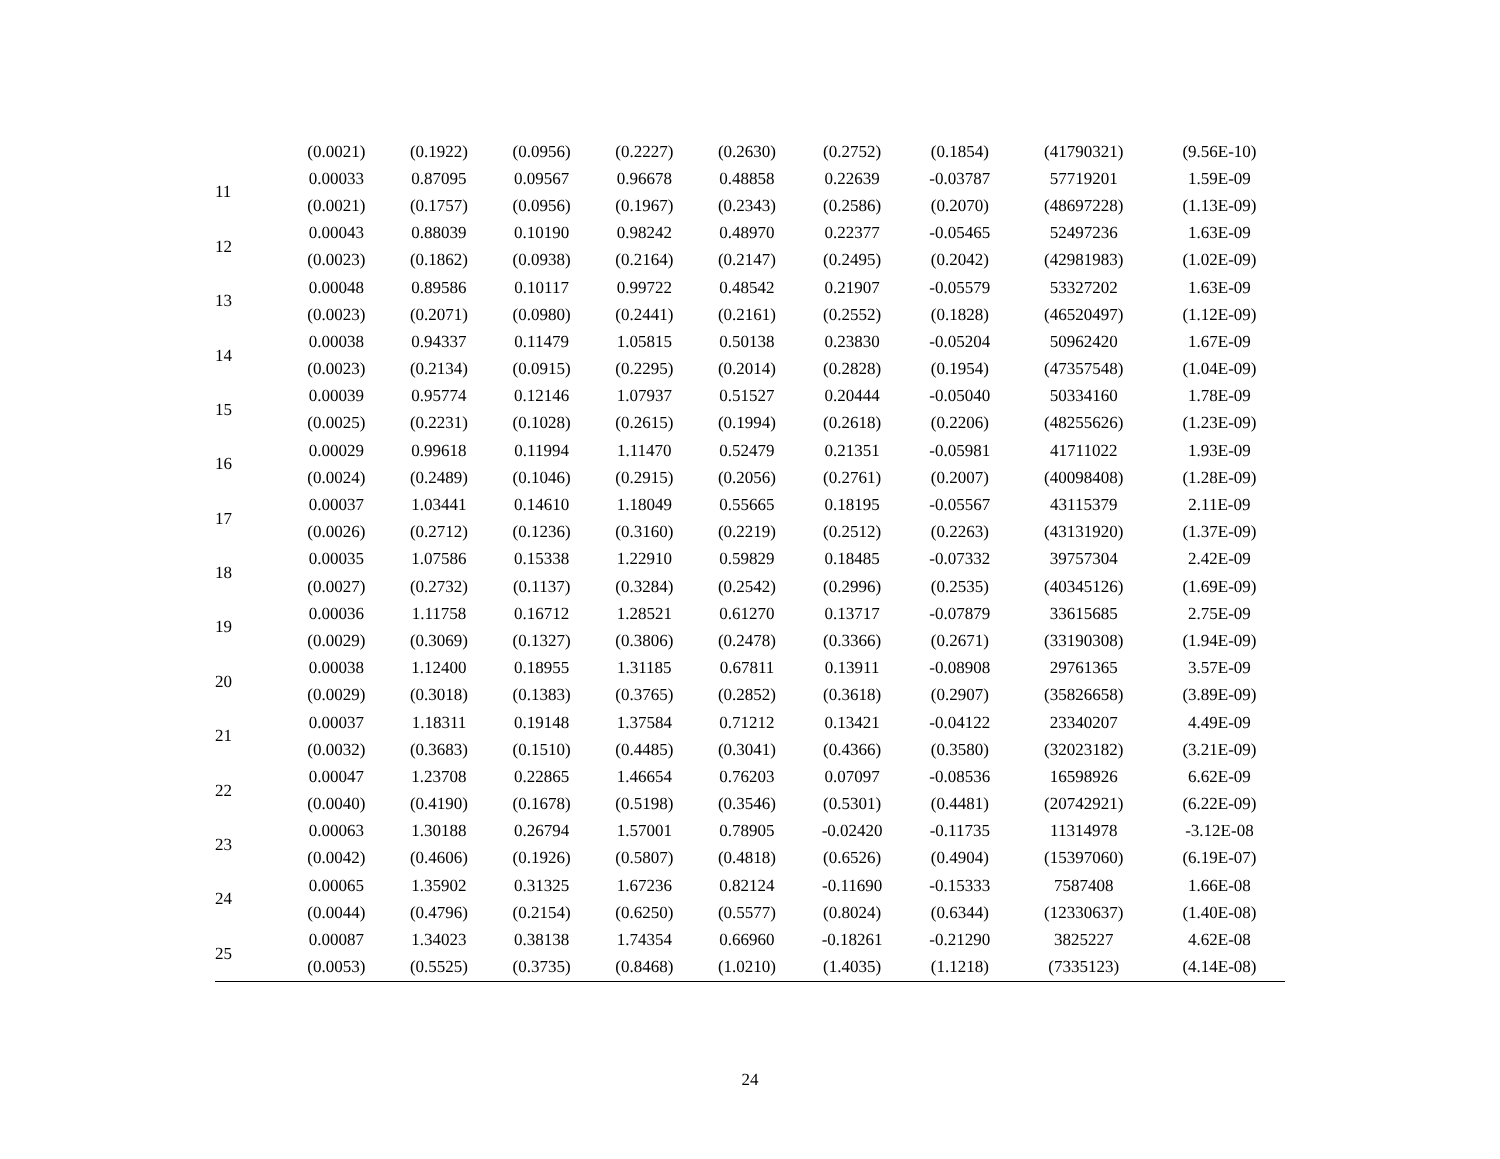| | (0.0021) | (0.1922) | (0.0956) | (0.2227) | (0.2630) | (0.2752) | (0.1854) | (41790321) | (9.56E-10) |
| 11 | 0.00033 | 0.87095 | 0.09567 | 0.96678 | 0.48858 | 0.22639 | -0.03787 | 57719201 | 1.59E-09 |
| | (0.0021) | (0.1757) | (0.0956) | (0.1967) | (0.2343) | (0.2586) | (0.2070) | (48697228) | (1.13E-09) |
| 12 | 0.00043 | 0.88039 | 0.10190 | 0.98242 | 0.48970 | 0.22377 | -0.05465 | 52497236 | 1.63E-09 |
| | (0.0023) | (0.1862) | (0.0938) | (0.2164) | (0.2147) | (0.2495) | (0.2042) | (42981983) | (1.02E-09) |
| 13 | 0.00048 | 0.89586 | 0.10117 | 0.99722 | 0.48542 | 0.21907 | -0.05579 | 53327202 | 1.63E-09 |
| | (0.0023) | (0.2071) | (0.0980) | (0.2441) | (0.2161) | (0.2552) | (0.1828) | (46520497) | (1.12E-09) |
| 14 | 0.00038 | 0.94337 | 0.11479 | 1.05815 | 0.50138 | 0.23830 | -0.05204 | 50962420 | 1.67E-09 |
| | (0.0023) | (0.2134) | (0.0915) | (0.2295) | (0.2014) | (0.2828) | (0.1954) | (47357548) | (1.04E-09) |
| 15 | 0.00039 | 0.95774 | 0.12146 | 1.07937 | 0.51527 | 0.20444 | -0.05040 | 50334160 | 1.78E-09 |
| | (0.0025) | (0.2231) | (0.1028) | (0.2615) | (0.1994) | (0.2618) | (0.2206) | (48255626) | (1.23E-09) |
| 16 | 0.00029 | 0.99618 | 0.11994 | 1.11470 | 0.52479 | 0.21351 | -0.05981 | 41711022 | 1.93E-09 |
| | (0.0024) | (0.2489) | (0.1046) | (0.2915) | (0.2056) | (0.2761) | (0.2007) | (40098408) | (1.28E-09) |
| 17 | 0.00037 | 1.03441 | 0.14610 | 1.18049 | 0.55665 | 0.18195 | -0.05567 | 43115379 | 2.11E-09 |
| | (0.0026) | (0.2712) | (0.1236) | (0.3160) | (0.2219) | (0.2512) | (0.2263) | (43131920) | (1.37E-09) |
| 18 | 0.00035 | 1.07586 | 0.15338 | 1.22910 | 0.59829 | 0.18485 | -0.07332 | 39757304 | 2.42E-09 |
| | (0.0027) | (0.2732) | (0.1137) | (0.3284) | (0.2542) | (0.2996) | (0.2535) | (40345126) | (1.69E-09) |
| 19 | 0.00036 | 1.11758 | 0.16712 | 1.28521 | 0.61270 | 0.13717 | -0.07879 | 33615685 | 2.75E-09 |
| | (0.0029) | (0.3069) | (0.1327) | (0.3806) | (0.2478) | (0.3366) | (0.2671) | (33190308) | (1.94E-09) |
| 20 | 0.00038 | 1.12400 | 0.18955 | 1.31185 | 0.67811 | 0.13911 | -0.08908 | 29761365 | 3.57E-09 |
| | (0.0029) | (0.3018) | (0.1383) | (0.3765) | (0.2852) | (0.3618) | (0.2907) | (35826658) | (3.89E-09) |
| 21 | 0.00037 | 1.18311 | 0.19148 | 1.37584 | 0.71212 | 0.13421 | -0.04122 | 23340207 | 4.49E-09 |
| | (0.0032) | (0.3683) | (0.1510) | (0.4485) | (0.3041) | (0.4366) | (0.3580) | (32023182) | (3.21E-09) |
| 22 | 0.00047 | 1.23708 | 0.22865 | 1.46654 | 0.76203 | 0.07097 | -0.08536 | 16598926 | 6.62E-09 |
| | (0.0040) | (0.4190) | (0.1678) | (0.5198) | (0.3546) | (0.5301) | (0.4481) | (20742921) | (6.22E-09) |
| 23 | 0.00063 | 1.30188 | 0.26794 | 1.57001 | 0.78905 | -0.02420 | -0.11735 | 11314978 | -3.12E-08 |
| | (0.0042) | (0.4606) | (0.1926) | (0.5807) | (0.4818) | (0.6526) | (0.4904) | (15397060) | (6.19E-07) |
| 24 | 0.00065 | 1.35902 | 0.31325 | 1.67236 | 0.82124 | -0.11690 | -0.15333 | 7587408 | 1.66E-08 |
| | (0.0044) | (0.4796) | (0.2154) | (0.6250) | (0.5577) | (0.8024) | (0.6344) | (12330637) | (1.40E-08) |
| 25 | 0.00087 | 1.34023 | 0.38138 | 1.74354 | 0.66960 | -0.18261 | -0.21290 | 3825227 | 4.62E-08 |
| | (0.0053) | (0.5525) | (0.3735) | (0.8468) | (1.0210) | (1.4035) | (1.1218) | (7335123) | (4.14E-08) |
24